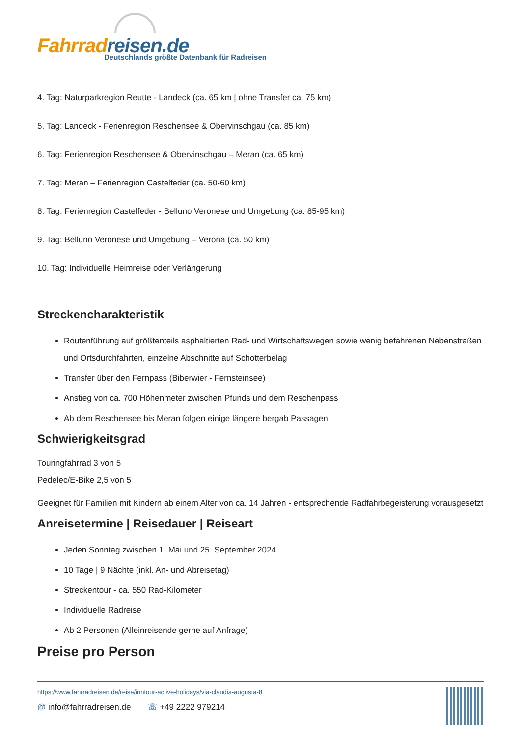Fahrradreisen.de
Deutschlands größte Datenbank für Radreisen
4. Tag: Naturparkregion Reutte - Landeck (ca. 65 km | ohne Transfer ca. 75 km)
5. Tag: Landeck - Ferienregion Reschensee & Obervinschgau (ca. 85 km)
6. Tag: Ferienregion Reschensee & Obervinschgau – Meran (ca. 65 km)
7. Tag: Meran – Ferienregion Castelfeder (ca. 50-60 km)
8. Tag: Ferienregion Castelfeder - Belluno Veronese und Umgebung (ca. 85-95 km)
9. Tag: Belluno Veronese und Umgebung – Verona (ca. 50 km)
10. Tag: Individuelle Heimreise oder Verlängerung
Streckencharakteristik
Routenführung auf größtenteils asphaltierten Rad- und Wirtschaftswegen sowie wenig befahrenen Nebenstraßen und Ortsdurchfahrten, einzelne Abschnitte auf Schotterbelag
Transfer über den Fernpass (Biberwier - Fernsteinsee)
Anstieg von ca. 700 Höhenmeter zwischen Pfunds und dem Reschenpass
Ab dem Reschensee bis Meran folgen einige längere bergab Passagen
Schwierigkeitsgrad
Touringfahrrad 3 von 5
Pedelec/E-Bike 2,5 von 5
Geeignet für Familien mit Kindern ab einem Alter von ca. 14 Jahren - entsprechende Radfahrbegeisterung vorausgesetzt
Anreisetermine | Reisedauer | Reiseart
Jeden Sonntag zwischen 1. Mai und 25. September 2024
10 Tage | 9 Nächte (inkl. An- und Abreisetag)
Streckentour - ca. 550 Rad-Kilometer
Individuelle Radreise
Ab 2 Personen (Alleinreisende gerne auf Anfrage)
Preise pro Person
https://www.fahrradreisen.de/reise/inntour-active-holidays/via-claudia-augusta-8
@ info@fahrradreisen.de ☏ +49 2222 979214